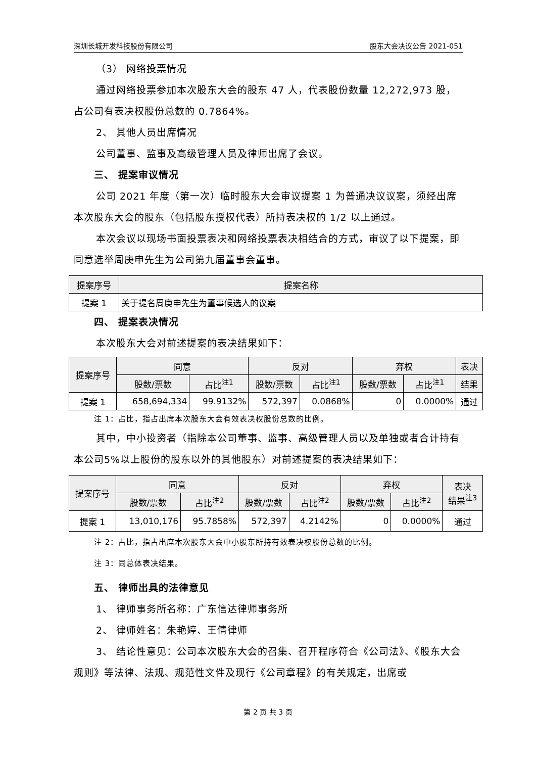深圳长城开发科技股份有限公司 股东大会决议公告 2021-051
（3） 网络投票情况
通过网络投票参加本次股东大会的股东 47 人，代表股份数量 12,272,973 股，占公司有表决权股份总数的 0.7864%。
2、 其他人员出席情况
公司董事、监事及高级管理人员及律师出席了会议。
三、 提案审议情况
公司 2021 年度（第一次）临时股东大会审议提案 1 为普通决议议案，须经出席本次股东大会的股东（包括股东授权代表）所持表决权的 1/2 以上通过。
本次会议以现场书面投票表决和网络投票表决相结合的方式，审议了以下提案，即同意选举周庚申先生为公司第九届董事会董事。
| 提案序号 | 提案名称 |
| --- | --- |
| 提案 1 | 关于提名周庚申先生为董事候选人的议案 |
四、 提案表决情况
本次股东大会对前述提案的表决结果如下：
| 提案序号 | 同意 | | 反对 | | 弃权 | | 表决 |
| --- | --- | --- | --- | --- | --- | --- | --- |
| | 股数/票数 | 占比<sup>注1</sup> | 股数/票数 | 占比<sup>注1</sup> | 股数/票数 | 占比<sup>注1</sup> | 结果 |
| 提案 1 | 658,694,334 | 99.9132% | 572,397 | 0.0868% | 0 | 0.0000% | 通过 |
注 1：占比，指占出席本次股东大会有效表决权股份总数的比例。
其中，中小投资者（指除本公司董事、监事、高级管理人员以及单独或者合计持有本公司5%以上股份的股东以外的其他股东）对前述提案的表决结果如下：
| 提案序号 | 同意 | | 反对 | | 弃权 | | 表决 结果<sup>注3</sup> |
| --- | --- | --- | --- | --- | --- | --- | --- |
| | 股数/票数 | 占比<sup>注2</sup> | 股数/票数 | 占比<sup>注2</sup> | 股数/票数 | 占比<sup>注2</sup> | |
| 提案 1 | 13,010,176 | 95.7858% | 572,397 | 4.2142% | 0 | 0.0000% | 通过 |
注 2：占比，指占出席本次股东大会中小股东所持有效表决权股份总数的比例。
注 3：同总体表决结果。
五、 律师出具的法律意见
1、 律师事务所名称：广东信达律师事务所
2、 律师姓名：朱艳婷、王倩律师
3、 结论性意见：公司本次股东大会的召集、召开程序符合《公司法》、《股东大会规则》等法律、法规、规范性文件及现行《公司章程》的有关规定，出席或
第 2 页 共 3 页